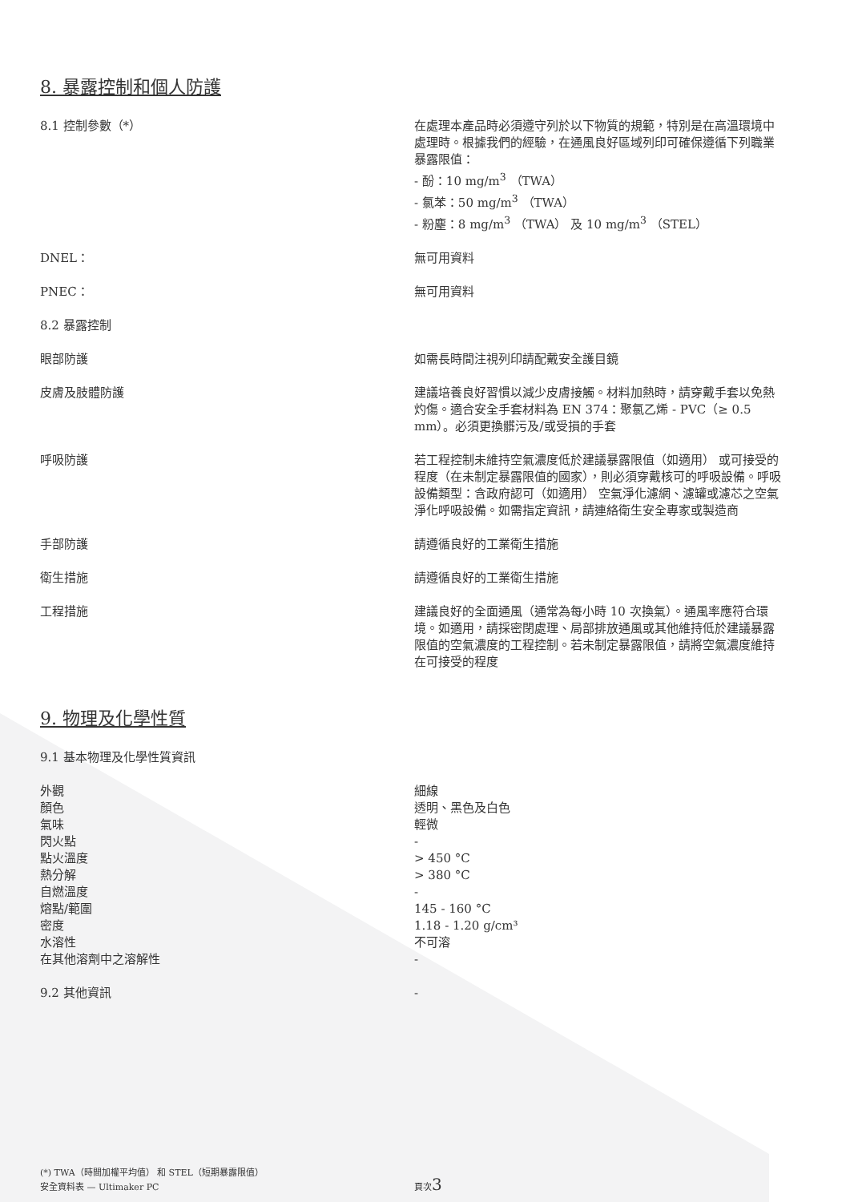8. 暴露控制和個人防護
| 8.1 控制參數（*） | 在處理本產品時必須遵守列於以下物質的規範，特別是在高溫環境中處理時。根據我們的經驗，在通風良好區域列印可確保遵循下列職業暴露限值： - 酚：10 mg/m<sup>3</sup> （TWA） - 氯苯：50 mg/m<sup>3</sup> （TWA） - 粉塵：8 mg/m<sup>3</sup> （TWA） 及 10 mg/m<sup>3</sup> （STEL） |
| DNEL： | 無可用資料 |
| PNEC： | 無可用資料 |
| 8.2 暴露控制 | |
| 眼部防護 | 如需長時間注視列印請配戴安全護目鏡 |
| 皮膚及肢體防護 | 建議培養良好習慣以減少皮膚接觸。材料加熱時，請穿戴手套以免熱灼傷。適合安全手套材料為 EN 374：聚氯乙烯 - PVC（≥ 0.5 mm）。必須更換髒污及/或受損的手套 |
| 呼吸防護 | 若工程控制未維持空氣濃度低於建議暴露限值（如適用） 或可接受的程度（在未制定暴露限值的國家），則必須穿戴核可的呼吸設備。呼吸設備類型：含政府認可（如適用） 空氣淨化濾網、濾罐或濾芯之空氣淨化呼吸設備。如需指定資訊，請連絡衛生安全專家或製造商 |
| 手部防護 | 請遵循良好的工業衛生措施 |
| 衛生措施 | 請遵循良好的工業衛生措施 |
| 工程措施 | 建議良好的全面通風（通常為每小時 10 次換氣）。通風率應符合環境。如適用，請採密閉處理、局部排放通風或其他維持低於建議暴露限值的空氣濃度的工程控制。若未制定暴露限值，請將空氣濃度維持在可接受的程度 |
9. 物理及化學性質
| 9.1 基本物理及化學性質資訊 | |
| 外觀 | 細線 |
| 顏色 | 透明、黑色及白色 |
| 氣味 | 輕微 |
| 閃火點 | - |
| 點火溫度 | > 450 °C |
| 熱分解 | > 380 °C |
| 自燃溫度 | - |
| 熔點/範圍 | 145 - 160 °C |
| 密度 | 1.18 - 1.20 g/cm³ |
| 水溶性 | 不可溶 |
| 在其他溶劑中之溶解性 | - |
| 9.2 其他資訊 | - |
| (*) TWA（時間加權平均值） 和 STEL（短期暴露限值） 安全資料表 — Ultimaker PC | 頁次 3 |